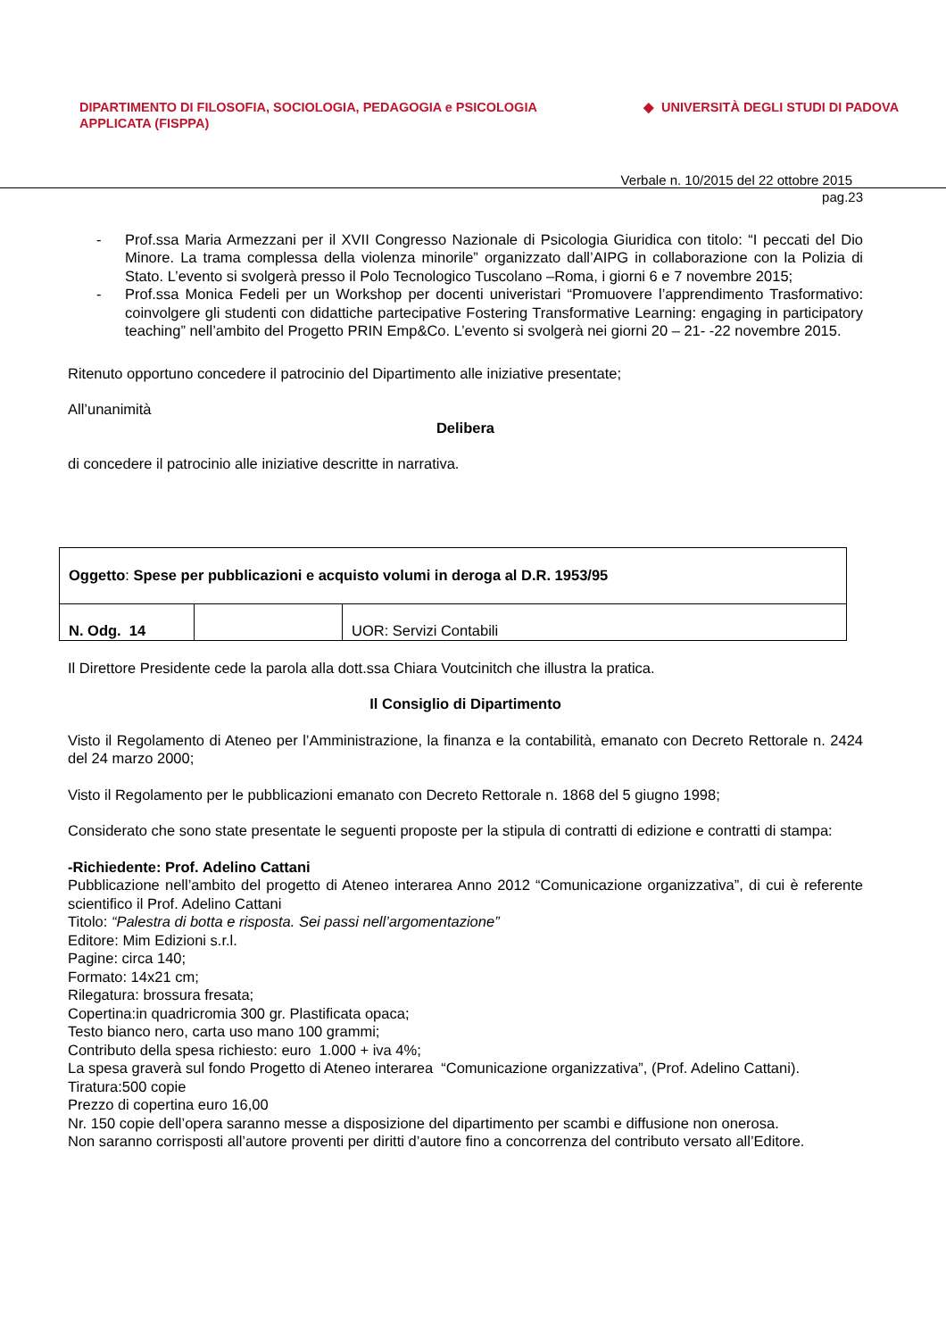DIPARTIMENTO DI FILOSOFIA, SOCIOLOGIA, PEDAGOGIA e PSICOLOGIA APPLICATA (FISPPA)
◆ UNIVERSITÀ DEGLI STUDI DI PADOVA
Verbale n. 10/2015 del 22 ottobre 2015
pag.23
- Prof.ssa Maria Armezzani per il XVII Congresso Nazionale di Psicologia Giuridica con titolo: “I peccati del Dio Minore. La trama complessa della violenza minorile” organizzato dall’AIPG in collaborazione con la Polizia di Stato. L’evento si svolgerà presso il Polo Tecnologico Tuscolano –Roma, i giorni 6 e 7 novembre 2015;
- Prof.ssa Monica Fedeli per un Workshop per docenti univeristari “Promuovere l’apprendimento Trasformativo: coinvolgere gli studenti con didattiche partecipative Fostering Transformative Learning: engaging in participatory teaching” nell’ambito del Progetto PRIN Emp&Co. L’evento si svolgerà nei giorni 20 – 21- -22 novembre 2015.
Ritenuto opportuno concedere il patrocinio del Dipartimento alle iniziative presentate;
All’unanimità
Delibera
di concedere il patrocinio alle iniziative descritte in narrativa.
| Oggetto : Spese per pubblicazioni e acquisto volumi in deroga al D.R. 1953/95 | | |
| N. Odg. 14 | | UOR: Servizi Contabili |
Il Direttore Presidente cede la parola alla dott.ssa Chiara Voutcinitch che illustra la pratica.
Il Consiglio di Dipartimento
Visto il Regolamento di Ateneo per l’Amministrazione, la finanza e la contabilità, emanato con Decreto Rettorale n. 2424 del 24 marzo 2000;
Visto il Regolamento per le pubblicazioni emanato con Decreto Rettorale n. 1868 del 5 giugno 1998;
Considerato che sono state presentate le seguenti proposte per la stipula di contratti di edizione e contratti di stampa:
-Richiedente: Prof. Adelino Cattani
Pubblicazione nell’ambito del progetto di Ateneo interarea Anno 2012 “Comunicazione organizzativa”, di cui è referente scientifico il Prof. Adelino Cattani
Titolo: “Palestra di botta e risposta. Sei passi nell’argomentazione”
Editore: Mim Edizioni s.r.l.
Pagine: circa 140;
Formato: 14x21 cm;
Rilegatura: brossura fresata;
Copertina:in quadricromia 300 gr. Plastificata opaca;
Testo bianco nero, carta uso mano 100 grammi;
Contributo della spesa richiesto: euro 1.000 + iva 4%;
La spesa graverà sul fondo Progetto di Ateneo interarea “Comunicazione organizzativa”, (Prof. Adelino Cattani).
Tiratura:500 copie
Prezzo di copertina euro 16,00
Nr. 150 copie dell’opera saranno messe a disposizione del dipartimento per scambi e diffusione non onerosa.
Non saranno corrisposti all’autore proventi per diritti d’autore fino a concorrenza del contributo versato all’Editore.